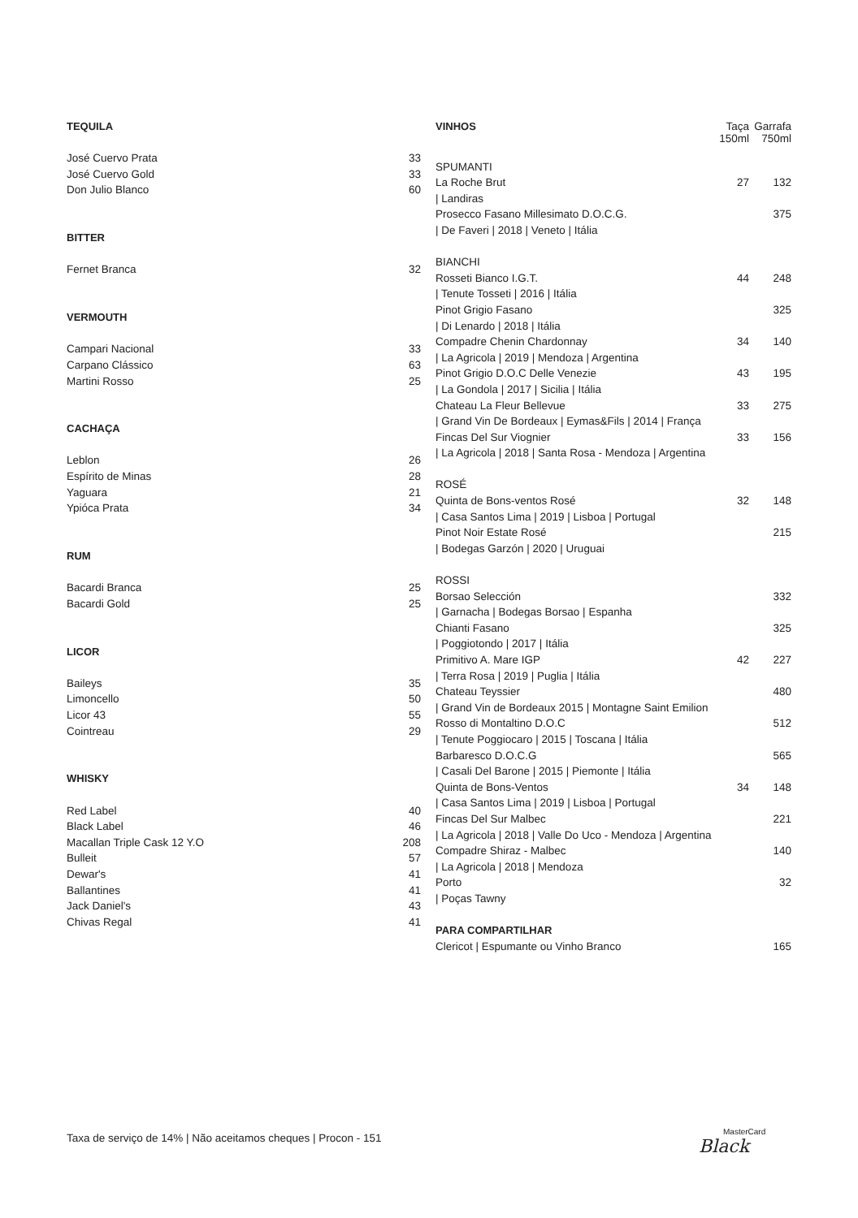| TEQUILA | |
| José Cuervo Prata | 33 |
| José Cuervo Gold | 33 |
| Don Julio Blanco | 60 |
| BITTER | |
| Fernet Branca | 32 |
| VERMOUTH | |
| Campari Nacional | 33 |
| Carpano Clássico | 63 |
| Martini Rosso | 25 |
| CACHAÇA | |
| Leblon | 26 |
| Espírito de Minas | 28 |
| Yaguara | 21 |
| Ypióca Prata | 34 |
| RUM | |
| Bacardi Branca | 25 |
| Bacardi Gold | 25 |
| LICOR | |
| Baileys | 35 |
| Limoncello | 50 |
| Licor 43 | 55 |
| Cointreau | 29 |
| WHISKY | |
| Red Label | 40 |
| Black Label | 46 |
| Macallan Triple Cask 12 Y.O | 208 |
| Bulleit | 57 |
| Dewar's | 41 |
| Ballantines | 41 |
| Jack Daniel's | 43 |
| Chivas Regal | 41 |
| VINHOS | Taça 150ml | Garrafa 750ml |
| SPUMANTI | | |
| La Roche Brut | 27 | 132 |
| / Landiras | | |
| Prosecco Fasano Millesimato D.O.C.G. | | 375 |
| / De Faveri / 2018 / Veneto / Itália | | |
| BIANCHI | | |
| Rosseti Bianco I.G.T. | 44 | 248 |
| / Tenute Tosseti / 2016 / Itália | | |
| Pinot Grigio Fasano | | 325 |
| / Di Lenardo / 2018 / Itália | | |
| Compadre Chenin Chardonnay | 34 | 140 |
| / La Agricola / 2019 / Mendoza / Argentina | | |
| Pinot Grigio D.O.C Delle Venezie | 43 | 195 |
| / La Gondola / 2017 / Sicilia / Itália | | |
| Chateau La Fleur Bellevue | 33 | 275 |
| / Grand Vin De Bordeaux / Eymas&Fils / 2014 / França | | |
| Fincas Del Sur Viognier | 33 | 156 |
| / La Agricola / 2018 / Santa Rosa - Mendoza / Argentina | | |
| ROSÉ | | |
| Quinta de Bons-ventos Rosé | 32 | 148 |
| / Casa Santos Lima / 2019 / Lisboa / Portugal | | |
| Pinot Noir Estate Rosé | | 215 |
| / Bodegas Garzón / 2020 / Uruguai | | |
| ROSSI | | |
| Borsao Selección | | 332 |
| / Garnacha / Bodegas Borsao / Espanha | | |
| Chianti Fasano | | 325 |
| / Poggiotondo / 2017 / Itália | | |
| Primitivo A. Mare IGP | 42 | 227 |
| / Terra Rosa / 2019 / Puglia / Itália | | |
| Chateau Teyssier | | 480 |
| / Grand Vin de Bordeaux 2015 / Montagne Saint Emilion | | |
| Rosso di Montaltino D.O.C | | 512 |
| / Tenute Poggiocaro / 2015 / Toscana / Itália | | |
| Barbaresco D.O.C.G | | 565 |
| / Casali Del Barone / 2015 / Piemonte / Itália | | |
| Quinta de Bons-Ventos | 34 | 148 |
| / Casa Santos Lima / 2019 / Lisboa / Portugal | | |
| Fincas Del Sur Malbec | | 221 |
| / La Agricola / 2018 / Valle Do Uco - Mendoza / Argentina | | |
| Compadre Shiraz - Malbec | | 140 |
| / La Agricola / 2018 / Mendoza | | |
| Porto | | 32 |
| / Poças Tawny | | |
| PARA COMPARTILHAR | | |
| Clericot / Espumante ou Vinho Branco | | 165 |
Taxa de serviço de 14% | Não aceitamos cheques | Procon - 151
MasterCard
Black